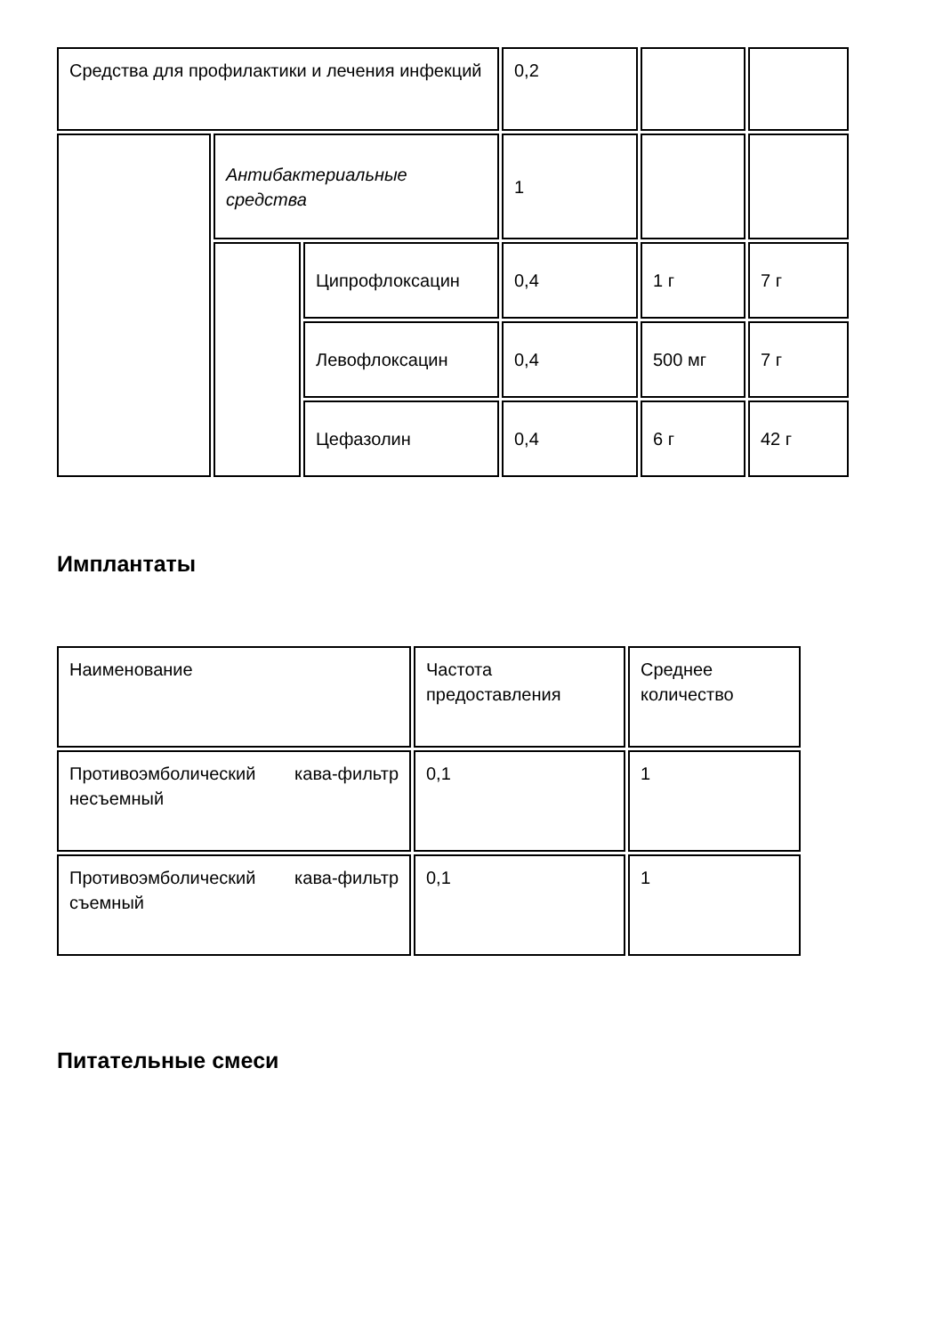| Средства для профилактики и лечения инфекций | | | 0,2 | | |
| | Антибактериальные средства | | 1 | | |
| | | Ципрофлоксацин | 0,4 | 1 г | 7 г |
| | | Левофлоксацин | 0,4 | 500 мг | 7 г |
| | | Цефазолин | 0,4 | 6 г | 42 г |
Имплантаты
| Наименование | Частота предоставления | Среднее количество |
| Противоэмболический кава-фильтр несъемный | 0,1 | 1 |
| Противоэмболический кава-фильтр съемный | 0,1 | 1 |
Питательные смеси